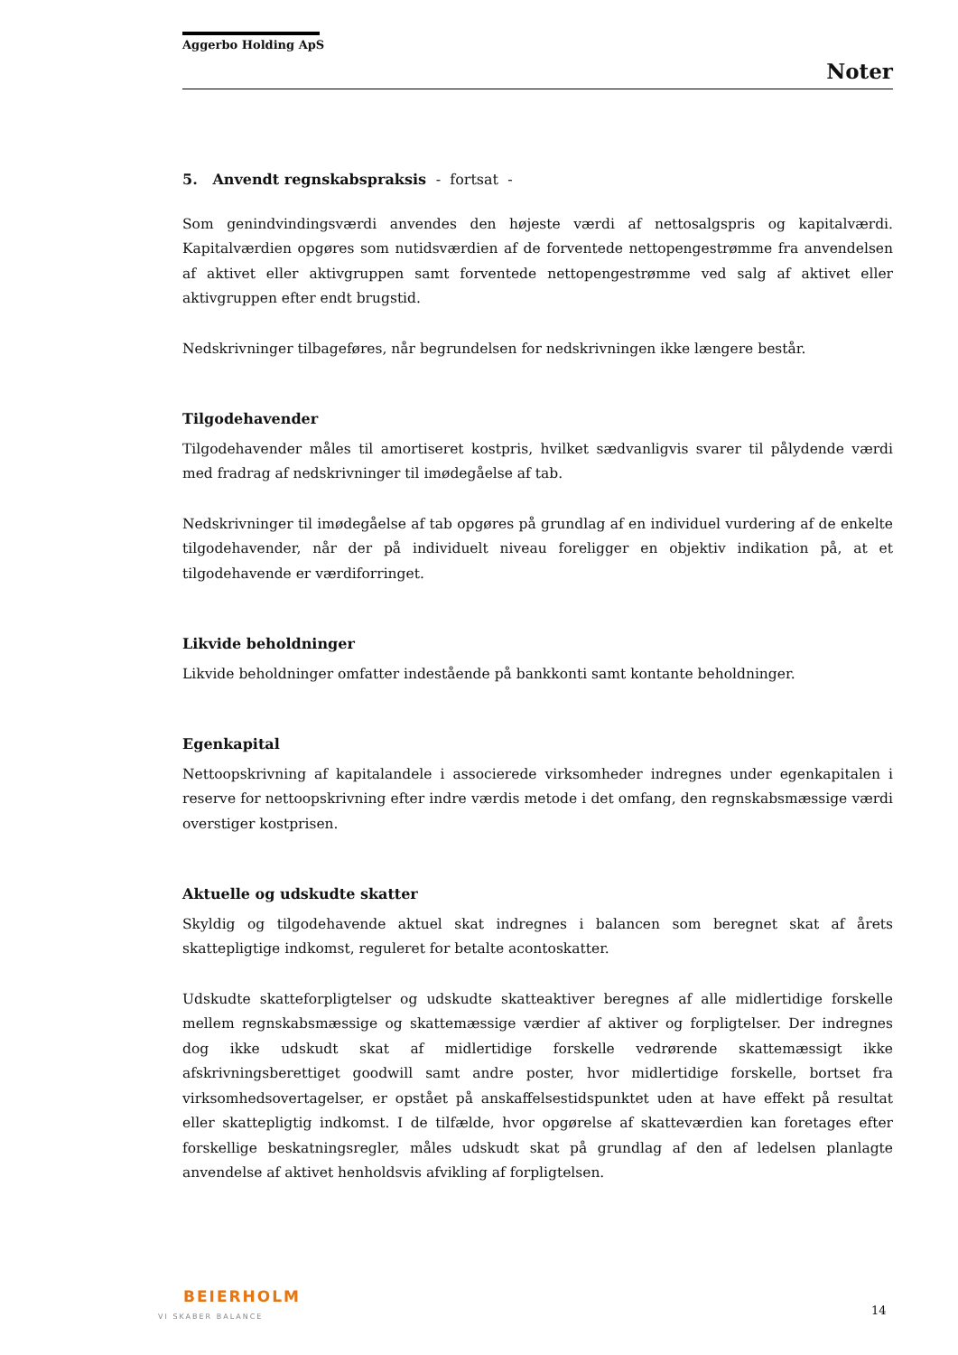Aggerbo Holding ApS
Noter
5. Anvendt regnskabspraksis - fortsat -
Som genindvindingsværdi anvendes den højeste værdi af nettosalgspris og kapitalværdi. Kapitalværdien opgøres som nutidsværdien af de forventede nettopengestrømme fra anvendelsen af aktivet eller aktivgruppen samt forventede nettopengestrømme ved salg af aktivet eller aktivgruppen efter endt brugstid.
Nedskrivninger tilbageføres, når begrundelsen for nedskrivningen ikke længere består.
Tilgodehavender
Tilgodehavender måles til amortiseret kostpris, hvilket sædvanligvis svarer til pålydende værdi med fradrag af nedskrivninger til imødegåelse af tab.
Nedskrivninger til imødegåelse af tab opgøres på grundlag af en individuel vurdering af de enkelte tilgodehavender, når der på individuelt niveau foreligger en objektiv indikation på, at et tilgodehavende er værdiforringet.
Likvide beholdninger
Likvide beholdninger omfatter indestående på bankkonti samt kontante beholdninger.
Egenkapital
Nettoopskrivning af kapitalandele i associerede virksomheder indregnes under egenkapitalen i reserve for nettoopskrivning efter indre værdis metode i det omfang, den regnskabsmæssige værdi overstiger kostprisen.
Aktuelle og udskudte skatter
Skyldig og tilgodehavende aktuel skat indregnes i balancen som beregnet skat af årets skattepligtige indkomst, reguleret for betalte acontoskatter.
Udskudte skatteforpligtelser og udskudte skatteaktiver beregnes af alle midlertidige forskelle mellem regnskabsmæssige og skattemæssige værdier af aktiver og forpligtelser. Der indregnes dog ikke udskudt skat af midlertidige forskelle vedrørende skattemæssigt ikke afskrivningsberettiget goodwill samt andre poster, hvor midlertidige forskelle, bortset fra virksomhedsovertagelser, er opstået på anskaffelsestidspunktet uden at have effekt på resultat eller skattepligtig indkomst. I de tilfælde, hvor opgørelse af skatteværdien kan foretages efter forskellige beskatningsregler, måles udskudt skat på grundlag af den af ledelsen planlagte anvendelse af aktivet henholdsvis afvikling af forpligtelsen.
BEIERHOLM
VI SKABER BALANCE
14